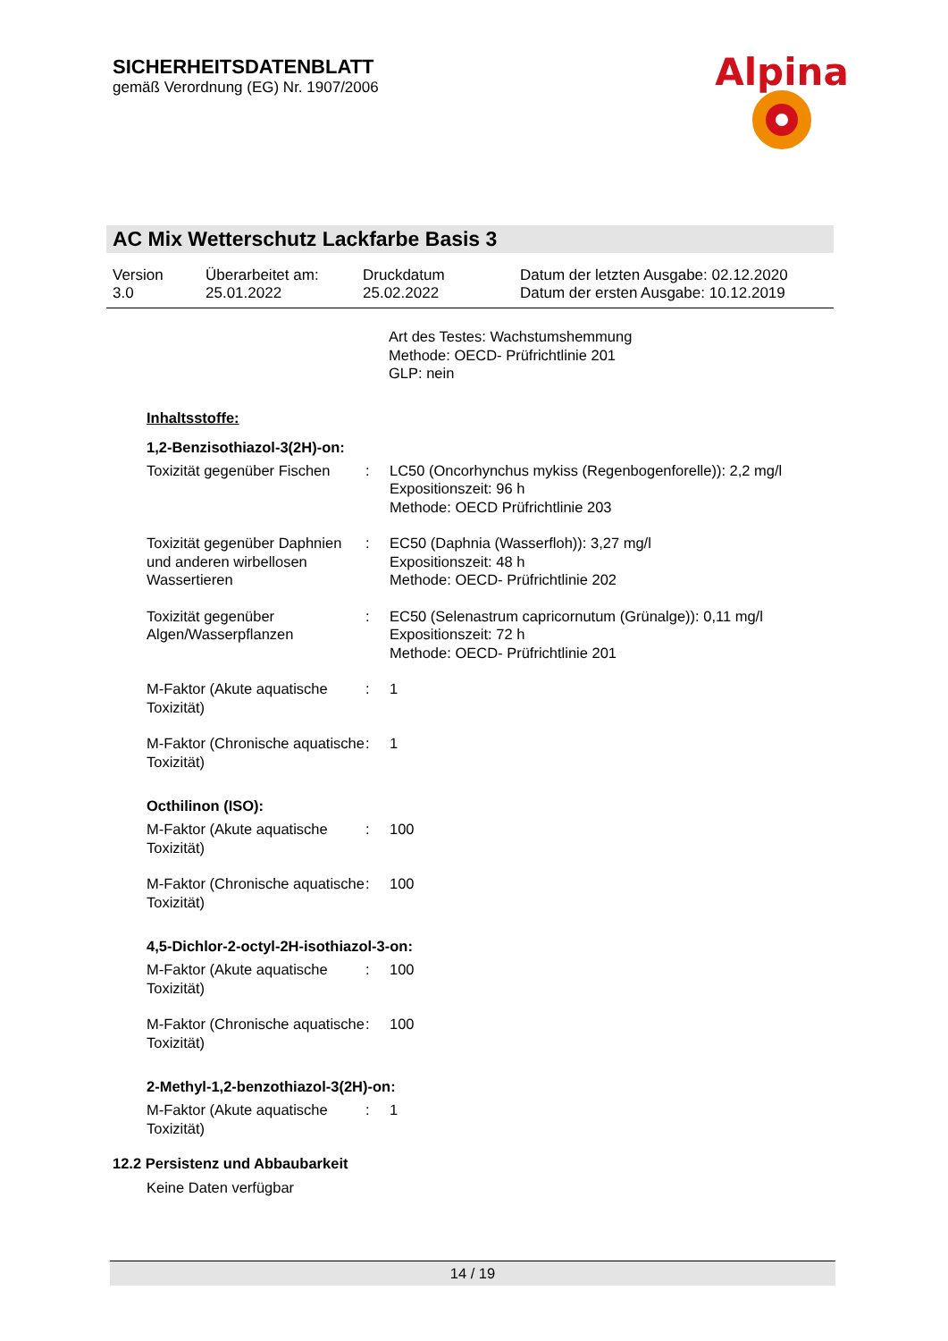SICHERHEITSDATENBLATT
gemäß Verordnung (EG) Nr. 1907/2006
Alpina
AC Mix Wetterschutz Lackfarbe Basis 3
| Version 3.0 | Überarbeitet am: 25.01.2022 | Druckdatum 25.02.2022 | Datum der letzten Ausgabe: 02.12.2020 Datum der ersten Ausgabe: 10.12.2019 |
Art des Testes: Wachstumshemmung
Methode: OECD- Prüfrichtlinie 201
GLP: nein
Inhaltsstoffe:
1,2-Benzisothiazol-3(2H)-on:
| Toxizität gegenüber Fischen | : | LC50 (Oncorhynchus mykiss (Regenbogenforelle)): 2,2 mg/l Expositionszeit: 96 h Methode: OECD Prüfrichtlinie 203 |
| Toxizität gegenüber Daphnien und anderen wirbellosen Wassertieren | : | EC50 (Daphnia (Wasserfloh)): 3,27 mg/l Expositionszeit: 48 h Methode: OECD- Prüfrichtlinie 202 |
| Toxizität gegenüber Algen/Wasserpflanzen | : | EC50 (Selenastrum capricornutum (Grünalge)): 0,11 mg/l Expositionszeit: 72 h Methode: OECD- Prüfrichtlinie 201 |
| M-Faktor (Akute aquatische Toxizität) | : | 1 |
| M-Faktor (Chronische aquatische Toxizität) | : | 1 |
Octhilinon (ISO):
| M-Faktor (Akute aquatische Toxizität) | : | 100 |
| M-Faktor (Chronische aquatische Toxizität) | : | 100 |
4,5-Dichlor-2-octyl-2H-isothiazol-3-on:
| M-Faktor (Akute aquatische Toxizität) | : | 100 |
| M-Faktor (Chronische aquatische Toxizität) | : | 100 |
2-Methyl-1,2-benzothiazol-3(2H)-on:
| M-Faktor (Akute aquatische Toxizität) | : | 1 |
12.2 Persistenz und Abbaubarkeit
Keine Daten verfügbar
14 / 19